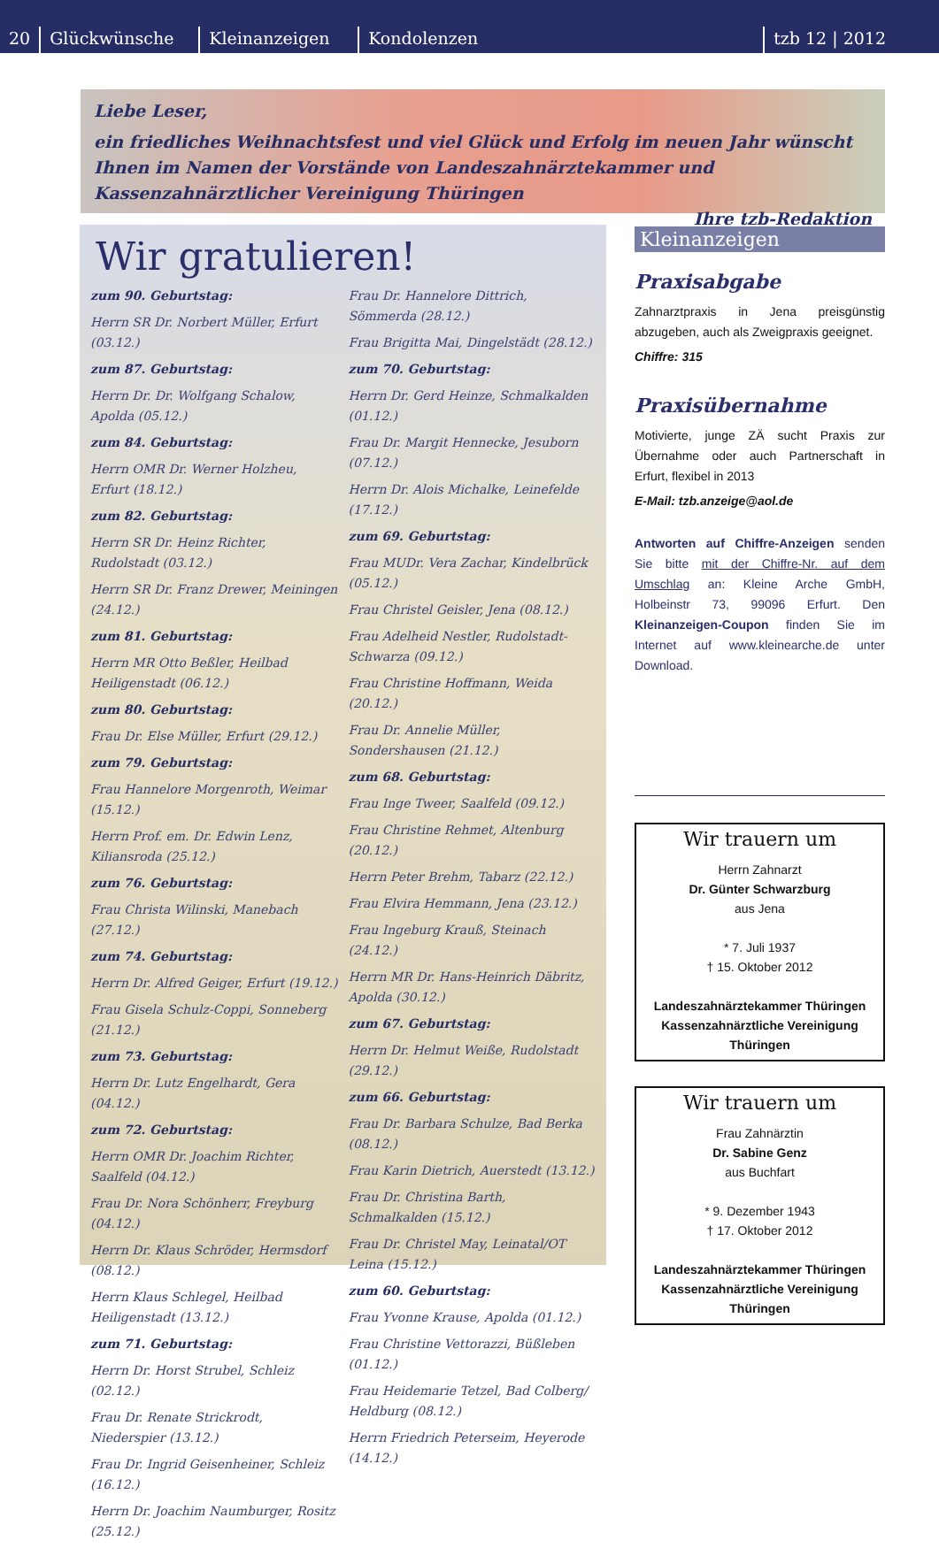20
Glückwünsche
Kleinanzeigen
Kondolenzen
tzb 12 | 2012
Liebe Leser,
ein friedliches Weihnachtsfest und viel Glück und Erfolg im neuen Jahr wünscht Ihnen im Namen der Vorstände von Landeszahnärztekammer und Kassenzahnärztlicher Vereinigung Thüringen
Ihre tzb-Redaktion
Wir gratulieren!
zum 90. Geburtstag:
Herrn SR Dr. Norbert Müller, Erfurt (03.12.)
zum 87. Geburtstag:
Herrn Dr. Dr. Wolfgang Schalow, Apolda (05.12.)
zum 84. Geburtstag:
Herrn OMR Dr. Werner Holzheu, Erfurt (18.12.)
zum 82. Geburtstag:
Herrn SR Dr. Heinz Richter, Rudolstadt (03.12.)
Herrn SR Dr. Franz Drewer, Meiningen (24.12.)
zum 81. Geburtstag:
Herrn MR Otto Beßler, Heilbad Heiligenstadt (06.12.)
zum 80. Geburtstag:
Frau Dr. Else Müller, Erfurt (29.12.)
zum 79. Geburtstag:
Frau Hannelore Morgenroth, Weimar (15.12.)
Herrn Prof. em. Dr. Edwin Lenz, Kiliansroda (25.12.)
zum 76. Geburtstag:
Frau Christa Wilinski, Manebach (27.12.)
zum 74. Geburtstag:
Herrn Dr. Alfred Geiger, Erfurt (19.12.)
Frau Gisela Schulz-Coppi, Sonneberg (21.12.)
zum 73. Geburtstag:
Herrn Dr. Lutz Engelhardt, Gera (04.12.)
zum 72. Geburtstag:
Herrn OMR Dr. Joachim Richter, Saalfeld (04.12.)
Frau Dr. Nora Schönherr, Freyburg (04.12.)
Herrn Dr. Klaus Schröder, Hermsdorf (08.12.)
Herrn Klaus Schlegel, Heilbad Heiligenstadt (13.12.)
zum 71. Geburtstag:
Herrn Dr. Horst Strubel, Schleiz (02.12.)
Frau Dr. Renate Strickrodt, Niederspier (13.12.)
Frau Dr. Ingrid Geisenheiner, Schleiz (16.12.)
Herrn Dr. Joachim Naumburger, Rositz (25.12.)
Frau Dr. Hannelore Dittrich, Sömmerda (28.12.)
Frau Brigitta Mai, Dingelstädt (28.12.)
zum 70. Geburtstag:
Herrn Dr. Gerd Heinze, Schmalkalden (01.12.)
Frau Dr. Margit Hennecke, Jesuborn (07.12.)
Herrn Dr. Alois Michalke, Leinefelde (17.12.)
zum 69. Geburtstag:
Frau MUDr. Vera Zachar, Kindelbrück (05.12.)
Frau Christel Geisler, Jena (08.12.)
Frau Adelheid Nestler, Rudolstadt-Schwarza (09.12.)
Frau Christine Hoffmann, Weida (20.12.)
Frau Dr. Annelie Müller, Sondershausen (21.12.)
zum 68. Geburtstag:
Frau Inge Tweer, Saalfeld (09.12.)
Frau Christine Rehmet, Altenburg (20.12.)
Herrn Peter Brehm, Tabarz (22.12.)
Frau Elvira Hemmann, Jena (23.12.)
Frau Ingeburg Krauß, Steinach (24.12.)
Herrn MR Dr. Hans-Heinrich Däbritz, Apolda (30.12.)
zum 67. Geburtstag:
Herrn Dr. Helmut Weiße, Rudolstadt (29.12.)
zum 66. Geburtstag:
Frau Dr. Barbara Schulze, Bad Berka (08.12.)
Frau Karin Dietrich, Auerstedt (13.12.)
Frau Dr. Christina Barth, Schmalkalden (15.12.)
Frau Dr. Christel May, Leinatal/OT Leina (15.12.)
zum 60. Geburtstag:
Frau Yvonne Krause, Apolda (01.12.)
Frau Christine Vettorazzi, Büßleben (01.12.)
Frau Heidemarie Tetzel, Bad Colberg/ Heldburg (08.12.)
Herrn Friedrich Peterseim, Heyerode (14.12.)
Kleinanzeigen
Praxisabgabe
Zahnarztpraxis in Jena preisgünstig abzugeben, auch als Zweigpraxis geeignet.
Chiffre: 315
Praxisübernahme
Motivierte, junge ZÄ sucht Praxis zur Übernahme oder auch Partnerschaft in Erfurt, flexibel in 2013
E-Mail: tzb.anzeige@aol.de
Antworten auf Chiffre-Anzeigen senden Sie bitte mit der Chiffre-Nr. auf dem Umschlag an: Kleine Arche GmbH, Holbeinstr 73, 99096 Erfurt. Den Kleinanzeigen-Coupon finden Sie im Internet auf www.kleinearche.de unter Download.
Wir trauern um
Herrn Zahnarzt
Dr. Günter Schwarzburg
aus Jena
* 7. Juli 1937
† 15. Oktober 2012
Landeszahnärztekammer Thüringen
Kassenzahnärztliche Vereinigung Thüringen
Wir trauern um
Frau Zahnärztin
Dr. Sabine Genz
aus Buchfart
* 9. Dezember 1943
† 17. Oktober 2012
Landeszahnärztekammer Thüringen
Kassenzahnärztliche Vereinigung Thüringen